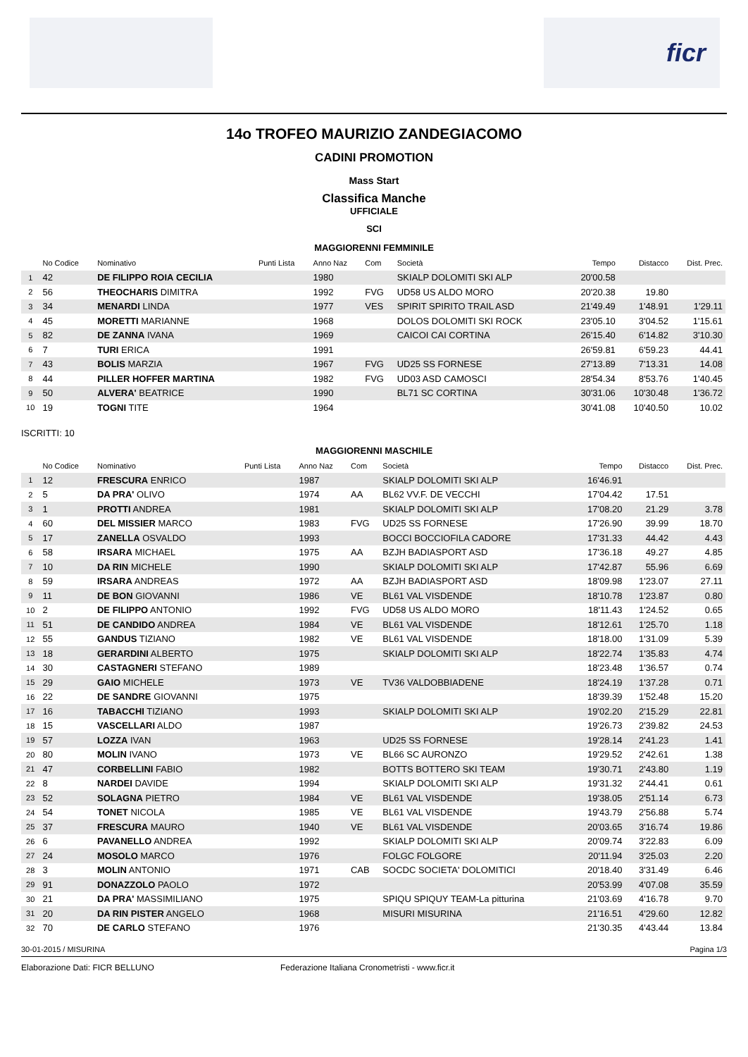ficr
14o TROFEO MAURIZIO ZANDEGIACOMO
CADINI PROMOTION
Mass Start
Classifica Manche
UFFICIALE
SCI
MAGGIORENNI FEMMINILE
| | No Codice | Nominativo | Punti Lista | Anno Naz | Com | Società | Tempo | Distacco | Dist. Prec. |
| --- | --- | --- | --- | --- | --- | --- | --- | --- | --- |
| 1 | 42 | DE FILIPPO ROIA CECILIA | | 1980 | | SKIALP DOLOMITI SKI ALP | 20'00.58 | | |
| 2 | 56 | THEOCHARIS DIMITRA | | 1992 | FVG | UD58 US ALDO MORO | 20'20.38 | 19.80 | |
| 3 | 34 | MENARDI LINDA | | 1977 | VES | SPIRIT SPIRITO TRAIL ASD | 21'49.49 | 1'48.91 | 1'29.11 |
| 4 | 45 | MORETTI MARIANNE | | 1968 | | DOLOS DOLOMITI SKI ROCK | 23'05.10 | 3'04.52 | 1'15.61 |
| 5 | 82 | DE ZANNA IVANA | | 1969 | | CAICOI CAI CORTINA | 26'15.40 | 6'14.82 | 3'10.30 |
| 6 | 7 | TURI ERICA | | 1991 | | | 26'59.81 | 6'59.23 | 44.41 |
| 7 | 43 | BOLIS MARZIA | | 1967 | FVG | UD25 SS FORNESE | 27'13.89 | 7'13.31 | 14.08 |
| 8 | 44 | PILLER HOFFER MARTINA | | 1982 | FVG | UD03 ASD CAMOSCI | 28'54.34 | 8'53.76 | 1'40.45 |
| 9 | 50 | ALVERA' BEATRICE | | 1990 | | BL71 SC CORTINA | 30'31.06 | 10'30.48 | 1'36.72 |
| 10 | 19 | TOGNI TITE | | 1964 | | | 30'41.08 | 10'40.50 | 10.02 |
ISCRITTI: 10
MAGGIORENNI MASCHILE
| | No Codice | Nominativo | Punti Lista | Anno Naz | Com | Società | Tempo | Distacco | Dist. Prec. |
| --- | --- | --- | --- | --- | --- | --- | --- | --- | --- |
| 1 | 12 | FRESCURA ENRICO | | 1987 | | SKIALP DOLOMITI SKI ALP | 16'46.91 | | |
| 2 | 5 | DA PRA' OLIVO | | 1974 | AA | BL62 VV.F. DE VECCHI | 17'04.42 | 17.51 | |
| 3 | 1 | PROTTI ANDREA | | 1981 | | SKIALP DOLOMITI SKI ALP | 17'08.20 | 21.29 | 3.78 |
| 4 | 60 | DEL MISSIER MARCO | | 1983 | FVG | UD25 SS FORNESE | 17'26.90 | 39.99 | 18.70 |
| 5 | 17 | ZANELLA OSVALDO | | 1993 | | BOCCI BOCCIOFILA CADORE | 17'31.33 | 44.42 | 4.43 |
| 6 | 58 | IRSARA MICHAEL | | 1975 | AA | BZJH BADIASPORT ASD | 17'36.18 | 49.27 | 4.85 |
| 7 | 10 | DA RIN MICHELE | | 1990 | | SKIALP DOLOMITI SKI ALP | 17'42.87 | 55.96 | 6.69 |
| 8 | 59 | IRSARA ANDREAS | | 1972 | AA | BZJH BADIASPORT ASD | 18'09.98 | 1'23.07 | 27.11 |
| 9 | 11 | DE BON GIOVANNI | | 1986 | VE | BL61 VAL VISDENDE | 18'10.78 | 1'23.87 | 0.80 |
| 10 | 2 | DE FILIPPO ANTONIO | | 1992 | FVG | UD58 US ALDO MORO | 18'11.43 | 1'24.52 | 0.65 |
| 11 | 51 | DE CANDIDO ANDREA | | 1984 | VE | BL61 VAL VISDENDE | 18'12.61 | 1'25.70 | 1.18 |
| 12 | 55 | GANDUS TIZIANO | | 1982 | VE | BL61 VAL VISDENDE | 18'18.00 | 1'31.09 | 5.39 |
| 13 | 18 | GERARDINI ALBERTO | | 1975 | | SKIALP DOLOMITI SKI ALP | 18'22.74 | 1'35.83 | 4.74 |
| 14 | 30 | CASTAGNERI STEFANO | | 1989 | | | 18'23.48 | 1'36.57 | 0.74 |
| 15 | 29 | GAIO MICHELE | | 1973 | VE | TV36 VALDOBBIADENE | 18'24.19 | 1'37.28 | 0.71 |
| 16 | 22 | DE SANDRE GIOVANNI | | 1975 | | | 18'39.39 | 1'52.48 | 15.20 |
| 17 | 16 | TABACCHI TIZIANO | | 1993 | | SKIALP DOLOMITI SKI ALP | 19'02.20 | 2'15.29 | 22.81 |
| 18 | 15 | VASCELLARI ALDO | | 1987 | | | 19'26.73 | 2'39.82 | 24.53 |
| 19 | 57 | LOZZA IVAN | | 1963 | | UD25 SS FORNESE | 19'28.14 | 2'41.23 | 1.41 |
| 20 | 80 | MOLIN IVANO | | 1973 | VE | BL66 SC AURONZO | 19'29.52 | 2'42.61 | 1.38 |
| 21 | 47 | CORBELLINI FABIO | | 1982 | | BOTTS BOTTERO SKI TEAM | 19'30.71 | 2'43.80 | 1.19 |
| 22 | 8 | NARDEI DAVIDE | | 1994 | | SKIALP DOLOMITI SKI ALP | 19'31.32 | 2'44.41 | 0.61 |
| 23 | 52 | SOLAGNA PIETRO | | 1984 | VE | BL61 VAL VISDENDE | 19'38.05 | 2'51.14 | 6.73 |
| 24 | 54 | TONET NICOLA | | 1985 | VE | BL61 VAL VISDENDE | 19'43.79 | 2'56.88 | 5.74 |
| 25 | 37 | FRESCURA MAURO | | 1940 | VE | BL61 VAL VISDENDE | 20'03.65 | 3'16.74 | 19.86 |
| 26 | 6 | PAVANELLO ANDREA | | 1992 | | SKIALP DOLOMITI SKI ALP | 20'09.74 | 3'22.83 | 6.09 |
| 27 | 24 | MOSOLO MARCO | | 1976 | | FOLGC FOLGORE | 20'11.94 | 3'25.03 | 2.20 |
| 28 | 3 | MOLIN ANTONIO | | 1971 | CAB | SOCDC SOCIETA' DOLOMITICI | 20'18.40 | 3'31.49 | 6.46 |
| 29 | 91 | DONAZZOLO PAOLO | | 1972 | | | 20'53.99 | 4'07.08 | 35.59 |
| 30 | 21 | DA PRA' MASSIMILIANO | | 1975 | | SPIQU SPIQUY TEAM-La pitturina | 21'03.69 | 4'16.78 | 9.70 |
| 31 | 20 | DA RIN PISTER ANGELO | | 1968 | | MISURI MISURINA | 21'16.51 | 4'29.60 | 12.82 |
| 32 | 70 | DE CARLO STEFANO | | 1976 | | | 21'30.35 | 4'43.44 | 13.84 |
30-01-2015 / MISURINA Pagina 1/3
Elaborazione Dati: FICR BELLUNO Federazione Italiana Cronometristi - www.ficr.it